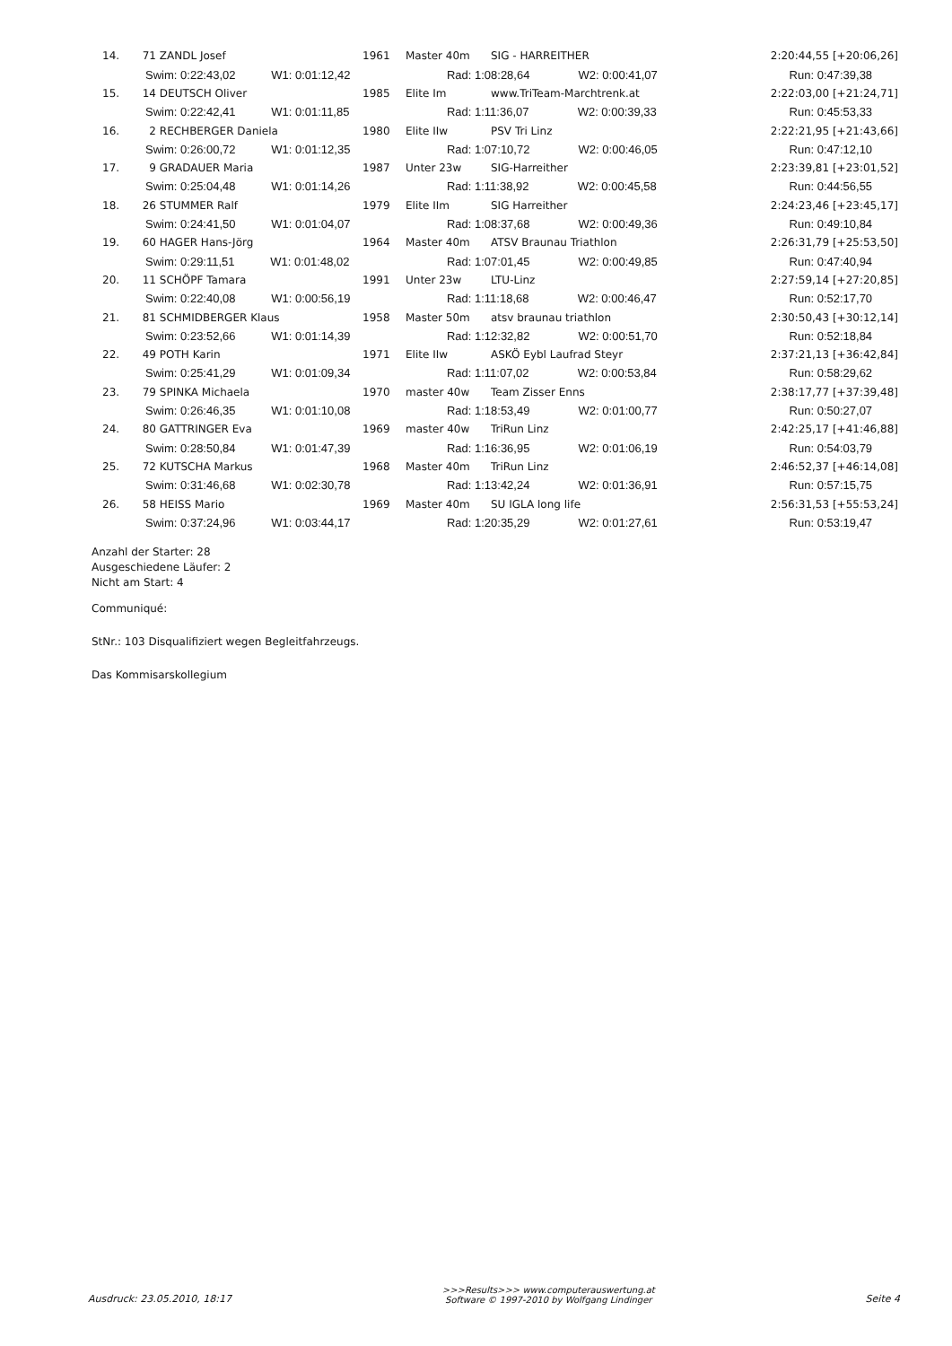| | 14. | 71 | ZANDL Josef | 1961 | Master 40m | SIG - HARREITHER | 2:20:44,55 [+20:06,26] |
| | | Swim: 0:22:43,02 W1: 0:01:12,42 | | Rad: 1:08:28,64 W2: 0:00:41,07 | | | Run: 0:47:39,38 |
| | 15. | 14 | DEUTSCH Oliver | 1985 | Elite Im | www.TriTeam-Marchtrenk.at | 2:22:03,00 [+21:24,71] |
| | | Swim: 0:22:42,41 W1: 0:01:11,85 | | Rad: 1:11:36,07 W2: 0:00:39,33 | | | Run: 0:45:53,33 |
| | 16. | 2 | RECHBERGER Daniela | 1980 | Elite IIw | PSV Tri Linz | 2:22:21,95 [+21:43,66] |
| | | Swim: 0:26:00,72 W1: 0:01:12,35 | | Rad: 1:07:10,72 W2: 0:00:46,05 | | | Run: 0:47:12,10 |
| | 17. | 9 | GRADAUER Maria | 1987 | Unter 23w | SIG-Harreither | 2:23:39,81 [+23:01,52] |
| | | Swim: 0:25:04,48 W1: 0:01:14,26 | | Rad: 1:11:38,92 W2: 0:00:45,58 | | | Run: 0:44:56,55 |
| | 18. | 26 | STUMMER Ralf | 1979 | Elite IIm | SIG Harreither | 2:24:23,46 [+23:45,17] |
| | | Swim: 0:24:41,50 W1: 0:01:04,07 | | Rad: 1:08:37,68 W2: 0:00:49,36 | | | Run: 0:49:10,84 |
| | 19. | 60 | HAGER Hans-Jörg | 1964 | Master 40m | ATSV Braunau Triathlon | 2:26:31,79 [+25:53,50] |
| | | Swim: 0:29:11,51 W1: 0:01:48,02 | | Rad: 1:07:01,45 W2: 0:00:49,85 | | | Run: 0:47:40,94 |
| | 20. | 11 | SCHÖPF Tamara | 1991 | Unter 23w | LTU-Linz | 2:27:59,14 [+27:20,85] |
| | | Swim: 0:22:40,08 W1: 0:00:56,19 | | Rad: 1:11:18,68 W2: 0:00:46,47 | | | Run: 0:52:17,70 |
| | 21. | 81 | SCHMIDBERGER Klaus | 1958 | Master 50m | atsv braunau triathlon | 2:30:50,43 [+30:12,14] |
| | | Swim: 0:23:52,66 W1: 0:01:14,39 | | Rad: 1:12:32,82 W2: 0:00:51,70 | | | Run: 0:52:18,84 |
| | 22. | 49 | POTH Karin | 1971 | Elite IIw | ASKÖ Eybl Laufrad Steyr | 2:37:21,13 [+36:42,84] |
| | | Swim: 0:25:41,29 W1: 0:01:09,34 | | Rad: 1:11:07,02 W2: 0:00:53,84 | | | Run: 0:58:29,62 |
| | 23. | 79 | SPINKA Michaela | 1970 | master 40w | Team Zisser Enns | 2:38:17,77 [+37:39,48] |
| | | Swim: 0:26:46,35 W1: 0:01:10,08 | | Rad: 1:18:53,49 W2: 0:01:00,77 | | | Run: 0:50:27,07 |
| | 24. | 80 | GATTRINGER Eva | 1969 | master 40w | TriRun Linz | 2:42:25,17 [+41:46,88] |
| | | Swim: 0:28:50,84 W1: 0:01:47,39 | | Rad: 1:16:36,95 W2: 0:01:06,19 | | | Run: 0:54:03,79 |
| | 25. | 72 | KUTSCHA Markus | 1968 | Master 40m | TriRun Linz | 2:46:52,37 [+46:14,08] |
| | | Swim: 0:31:46,68 W1: 0:02:30,78 | | Rad: 1:13:42,24 W2: 0:01:36,91 | | | Run: 0:57:15,75 |
| | 26. | 58 | HEISS Mario | 1969 | Master 40m | SU IGLA long life | 2:56:31,53 [+55:53,24] |
| | | Swim: 0:37:24,96 W1: 0:03:44,17 | | Rad: 1:20:35,29 W2: 0:01:27,61 | | | Run: 0:53:19,47 |
Anzahl der Starter: 28
Ausgeschiedene Läufer: 2
Nicht am Start: 4
Communiqué:
StNr.: 103 Disqualifiziert wegen Begleitfahrzeugs.
Das Kommisarskollegium
Ausdruck: 23.05.2010, 18:17
>>>Results>>> www.computerauswertung.at
Software © 1997-2010 by Wolfgang Lindinger
Seite 4